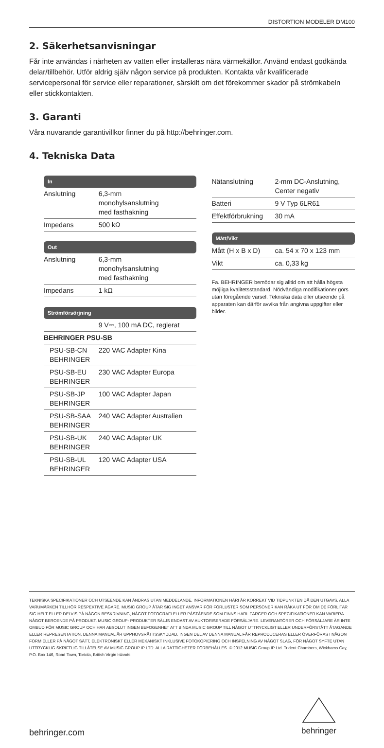DISTORTION MODELER DM100
2. Säkerhetsanvisningar
Får inte användas i närheten av vatten eller installeras nära värmekällor. Använd endast godkända delar/tillbehör. Utför aldrig själv någon service på produkten. Kontakta vår kvalificerade servicepersonal för service eller reparationer, särskilt om det förekommer skador på strömkabeln eller stickkontakten.
3. Garanti
Våra nuvarande garantivillkor finner du på http://behringer.com.
4. Tekniska Data
| In | |
| Anslutning | 6,3-mm monohylsanslutning med fasthakning |
| Impedans | 500 kΩ |
| Out | |
| Anslutning | 6,3-mm monohylsanslutning med fasthakning |
| Impedans | 1 kΩ |
| Strömförsörjning | |
| | 9 V⎓, 100 mA DC, reglerat |
| BEHRINGER PSU-SB | |
| PSU-SB-CN BEHRINGER | 220 VAC Adapter Kina |
| PSU-SB-EU BEHRINGER | 230 VAC Adapter Europa |
| PSU-SB-JP BEHRINGER | 100 VAC Adapter Japan |
| PSU-SB-SAA BEHRINGER | 240 VAC Adapter Australien |
| PSU-SB-UK BEHRINGER | 240 VAC Adapter UK |
| PSU-SB-UL BEHRINGER | 120 VAC Adapter USA |
| Nätanslutning | 2-mm DC-Anslutning, Center negativ |
| Batteri | 9 V Typ 6LR61 |
| Effektförbrukning | 30 mA |
| Mått/Vikt | |
| Mått (H x B x D) | ca. 54 x 70 x 123 mm |
| Vikt | ca. 0,33 kg |
Fa. BEHRINGER bemödar sig alltid om att hålla högsta möjliga kvalitetsstandard. Nödvändiga modifikationer görs utan föregående varsel. Tekniska data eller utseende på apparaten kan därför avvika från angivna uppgifter eller bilder.
TEKNISKA SPECIFIKATIONER OCH UTSEENDE KAN ÄNDRAS UTAN MEDDELANDE. INFORMATIONEN HÄRI ÄR KORREKT VID TIDPUNKTEN DÅ DEN UTGAVS. ALLA VARUMÄRKEN TILLHÖR RESPEKTIVE ÄGARE. MUSIC GROUP ÅTAR SIG INGET ANSVAR FÖR FÖRLUSTER SOM PERSONER KAN RÅKA UT FÖR OM DE FÖRLITAR SIG HELT ELLER DELVIS PÅ NÅGON BESKRIVNING, NÅGOT FOTOGRAFI ELLER PÅSTÅENDE SOM FINNS HÄRI. FÄRGER OCH SPECIFIKATIONER KAN VARIERA NÅGOT BEROENDE PÅ PRODUKT. MUSIC GROUP- PRODUKTER SÄLJS ENDAST AV AUKTORISERADE FÖRSÄLJARE. LEVERANTÖRER OCH FÖRSÄLJARE ÄR INTE OMBUD FÖR MUSIC GROUP OCH HAR ABSOLUT INGEN BEFOGENHET ATT BINDA MUSIC GROUP TILL NÅGOT UTTRYCKLIGT ELLER UNDERFÖRSTÅTT ÅTAGANDE ELLER REPRESENTATION. DENNA MANUAL ÄR UPPHOVSRÄTTSSKYDDAD. INGEN DEL AV DENNA MANUAL FÅR REPRODUCERAS ELLER ÖVERFÖRAS I NÅGON FORM ELLER PÅ NÅGOT SÄTT, ELEKTRONISKT ELLER MEKANISKT INKLUSIVE FOTOKOPIERING OCH INSPELNING AV NÅGOT SLAG, FÖR NÅGOT SYFTE UTAN UTTRYCKLIG SKRIFTLIG TILLÅTELSE AV MUSIC GROUP IP LTD. ALLA RÄTTIGHETER FÖRBEHÅLLES. © 2012 MUSIC Group IP Ltd. Trident Chambers, Wickhams Cay, P.O. Box 146, Road Town, Tortola, British Virgin Islands
behringer.com
behringer